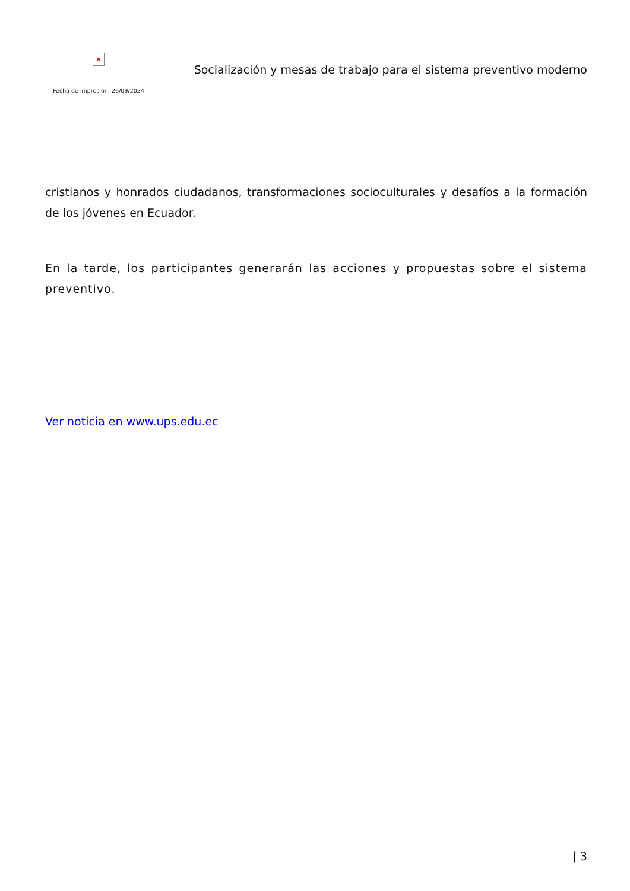×
Fecha de impresión: 26/09/2024
Socialización y mesas de trabajo para el sistema preventivo moderno
cristianos y honrados ciudadanos, transformaciones socioculturales y desafíos a la formación de los jóvenes en Ecuador.
En la tarde, los participantes generarán las acciones y propuestas sobre el sistema preventivo.
Ver noticia en www.ups.edu.ec
| 3